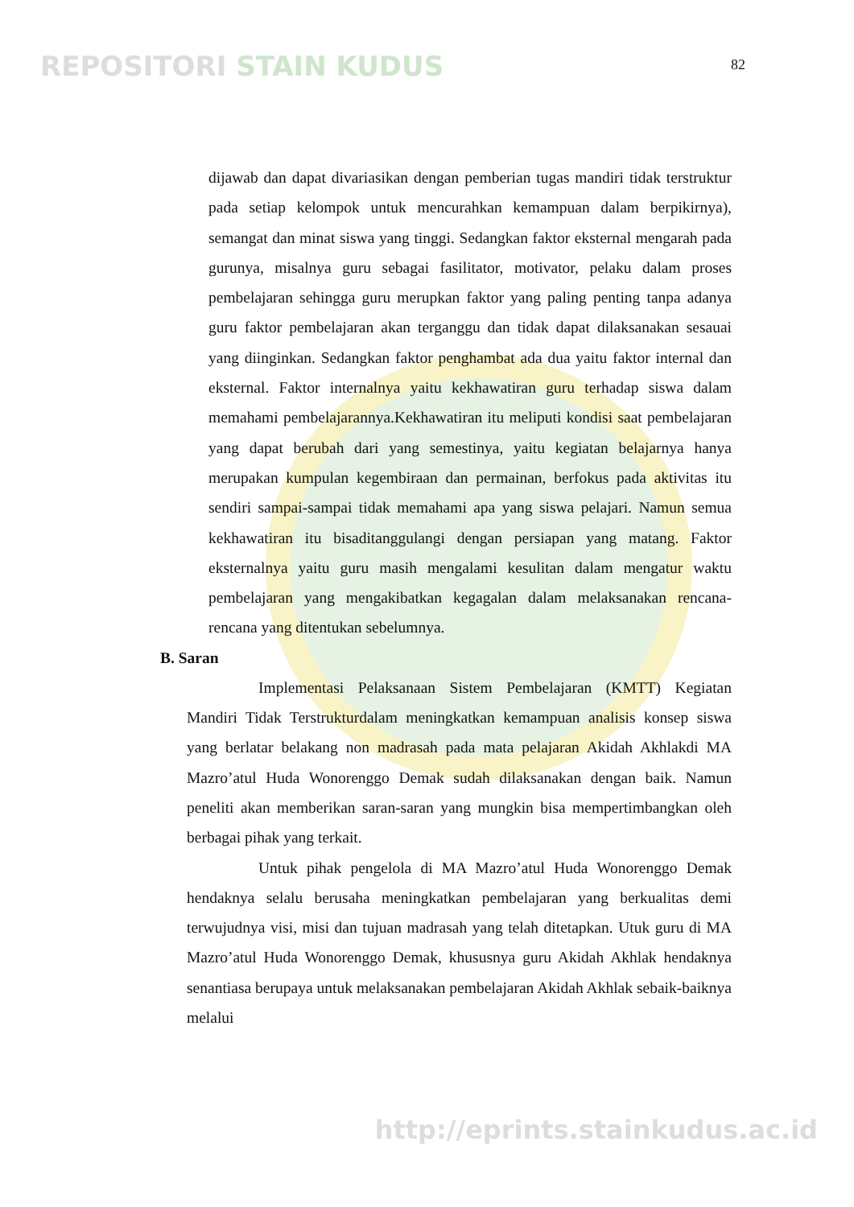REPOSITORI STAIN KUDUS
82
dijawab dan dapat divariasikan dengan pemberian tugas mandiri tidak terstruktur pada setiap kelompok untuk mencurahkan kemampuan dalam berpikirnya), semangat dan minat siswa yang tinggi. Sedangkan faktor eksternal mengarah pada gurunya, misalnya guru sebagai fasilitator, motivator, pelaku dalam proses pembelajaran sehingga guru merupkan faktor yang paling penting tanpa adanya guru faktor pembelajaran akan terganggu dan tidak dapat dilaksanakan sesauai yang diinginkan. Sedangkan faktor penghambat ada dua yaitu faktor internal dan eksternal. Faktor internalnya yaitu kekhawatiran guru terhadap siswa dalam memahami pembelajarannya.Kekhawatiran itu meliputi kondisi saat pembelajaran yang dapat berubah dari yang semestinya, yaitu kegiatan belajarnya hanya merupakan kumpulan kegembiraan dan permainan, berfokus pada aktivitas itu sendiri sampai-sampai tidak memahami apa yang siswa pelajari. Namun semua kekhawatiran itu bisaditanggulangi dengan persiapan yang matang. Faktor eksternalnya yaitu guru masih mengalami kesulitan dalam mengatur waktu pembelajaran yang mengakibatkan kegagalan dalam melaksanakan rencana-rencana yang ditentukan sebelumnya.
B. Saran
Implementasi Pelaksanaan Sistem Pembelajaran (KMTT) Kegiatan Mandiri Tidak Terstrukturdalam meningkatkan kemampuan analisis konsep siswa yang berlatar belakang non madrasah pada mata pelajaran Akidah Akhlakdi MA Mazro’atul Huda Wonorenggo Demak sudah dilaksanakan dengan baik. Namun peneliti akan memberikan saran-saran yang mungkin bisa mempertimbangkan oleh berbagai pihak yang terkait.
Untuk pihak pengelola di MA Mazro’atul Huda Wonorenggo Demak hendaknya selalu berusaha meningkatkan pembelajaran yang berkualitas demi terwujudnya visi, misi dan tujuan madrasah yang telah ditetapkan. Utuk guru di MA Mazro’atul Huda Wonorenggo Demak, khususnya guru Akidah Akhlak hendaknya senantiasa berupaya untuk melaksanakan pembelajaran Akidah Akhlak sebaik-baiknya melalui
http://eprints.stainkudus.ac.id